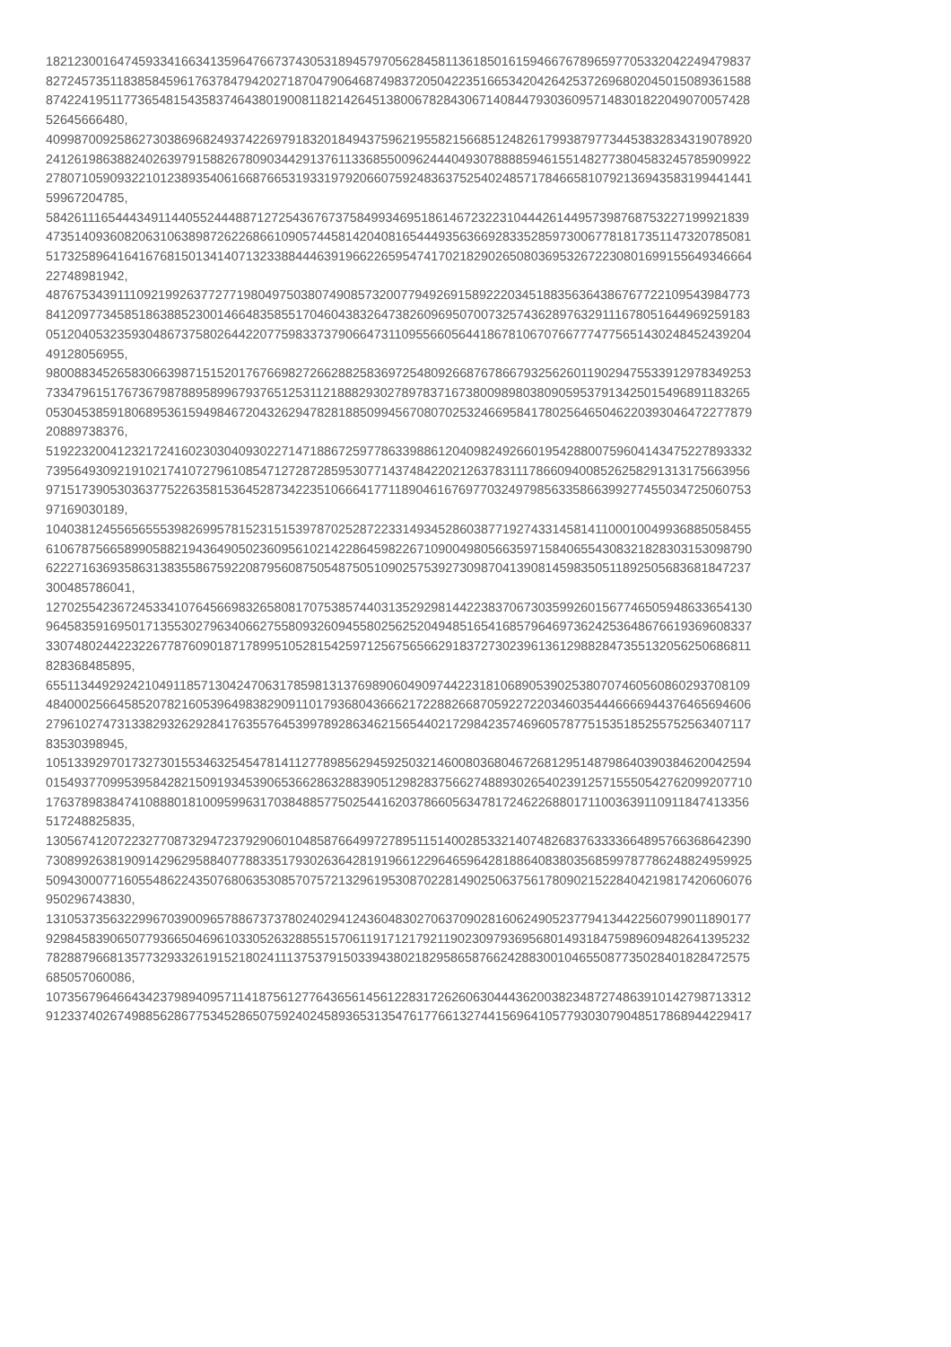182123001647459334166341359647667374305318945797056284581136185016159466767896597705332042249479837
827245735118385845961763784794202718704790646874983720504223516653420426425372696802045015089361588
874224195117736548154358374643801900811821426451380067828430671408447930360957148301822049070057428
52645666480,
409987009258627303869682493742269791832018494375962195582156685124826179938797734453832834319078920
241261986388240263979158826780903442913761133685500962444049307888859461551482773804583245785909922
278071059093221012389354061668766531933197920660759248363752540248571784665810792136943583199441441
59967204785,
584261116544434911440552444887127254367673758499346951861467232231044426144957398768753227199921839
473514093608206310638987262268661090574458142040816544493563669283352859730067781817351147320785081
517325896416416768150134140713233884446391966226595474170218290265080369532672230801699155649346664
22748981942,
487675343911109219926377277198049750380749085732007794926915892220345188356364386767722109543984773
841209773458518638852300146648358551704604383264738260969507007325743628976329111678051644969259183
051204053235930486737580264422077598337379066473110955660564418678106707667774775651430248452439204
49128056955,
980088345265830663987151520176766982726628825836972548092668767866793256260119029475533912978349253
733479615176736798788958996793765125311218882930278978371673800989803809059537913425015496891183265
053045385918068953615949846720432629478281885099456708070253246695841780256465046220393046472277879
20889738376,
519223200412321724160230304093022714718867259778633988612040982492660195428800759604143475227893332
739564930921910217410727961085471272872859530771437484220212637831117866094008526258291313175663956
971517390530363775226358153645287342235106664177118904616769770324979856335866399277455034725060753
97169030189,
104038124556565553982699578152315153978702528722331493452860387719274331458141100010049936885058455
610678756658990588219436490502360956102142286459822671090049805663597158406554308321828303153098790
622271636935863138355867592208795608750548750510902575392730987041390814598350511892505683681847237
300485786041,
127025542367245334107645669832658081707538574403135292981442238370673035992601567746505948633654130
964583591695017135530279634066275580932609455802562520494851654168579646973624253648676619369608337
330748024422322677876090187178995105281542597125675656629183727302396136129882847355132056250686811
828368485895,
655113449292421049118571304247063178598131376989060490974422318106890539025380707460560860293708109
484000256645852078216053964983829091101793680436662172288266870592272203460354446666944376465694606
279610274731338293262928417635576453997892863462156544021729842357469605787751535185255752563407117
83530398945,
105133929701732730155346325454781411277898562945925032146008036804672681295148798640390384620042594
015493770995395842821509193453906536628632883905129828375662748893026540239125715550542762099207710
176378983847410888018100959963170384885775025441620378660563478172462268801711003639110911847413356
517248825835,
130567412072232770873294723792906010485876649972789511514002853321407482683763333664895766368642390
730899263819091429629588407788335179302636428191966122964659642818864083803568599787786248824959925
509430007716055486224350768063530857075721329619530870228149025063756178090215228404219817420606076
950296743830,
131053735632299670390096578867373780240294124360483027063709028160624905237794134422560799011890177
929845839065077936650469610330526328855157061191712179211902309793695680149318475989609482641395232
782887966813577329332619152180241113753791503394380218295865876624288300104655087735028401828472575
685057060086,
107356796466434237989409571141875612776436561456122831726260630444362003823487274863910142798713312
912337402674988562867753452865075924024589365313547617766132744156964105779303079048517868944229417